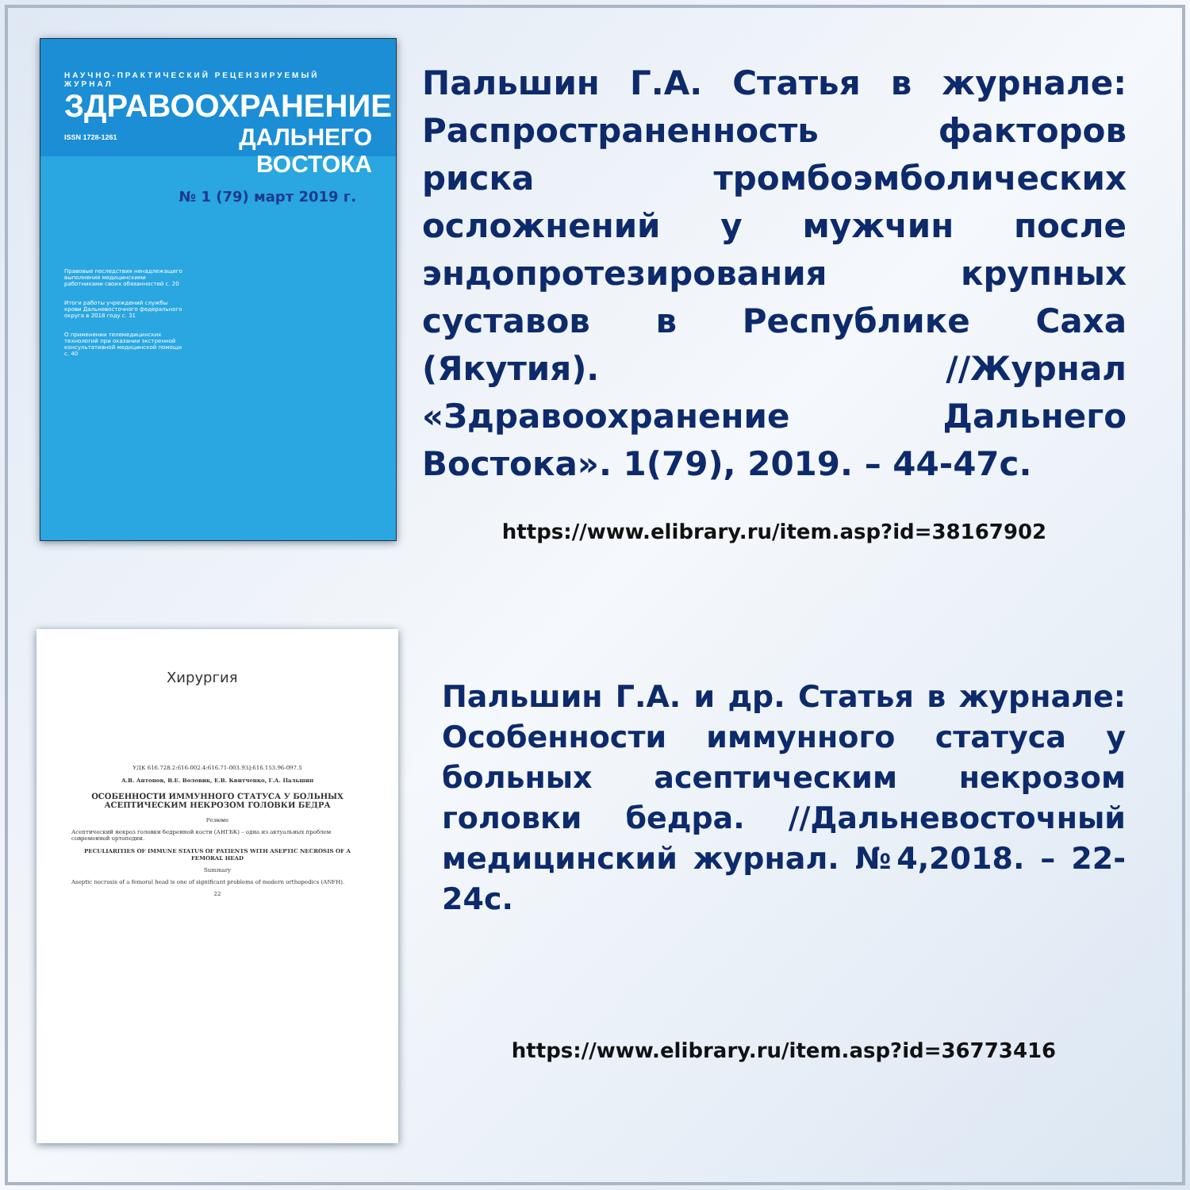НАУЧНО-ПРАКТИЧЕСКИЙ РЕЦЕНЗИРУЕМЫЙ ЖУРНАЛ
ЗДРАВООХРАНЕНИЕ
ISSN 1728-1261 ДАЛЬНЕГО ВОСТОКА
№ 1 (79) март 2019 г.
Правовые последствия ненадлежащего выполнения медицинскими работниками своих обязанностей с. 20
Итоги работы учреждений службы крови Дальневосточного федерального округа в 2018 году с. 31
О применении телемедицинских технологий при оказании экстренной консультативной медицинской помощи с. 40
Пальшин Г.А. Статья в журнале: Распространенность факторов риска тромбоэмболических осложнений у мужчин после эндопротезирования крупных суставов в Республике Саха (Якутия). //Журнал «Здравоохранение Дальнего Востока». 1(79), 2019. – 44-47с.
https://www.elibrary.ru/item.asp?id=38167902
Хирургия
УДК 616.728.2:616-002.4:616.71-003.93]:616.153.96-097.5
А.В. Антонов, В.Е. Воловик, Е.В. Квитченко, Г.А. Пальшин
ОСОБЕННОСТИ ИММУННОГО СТАТУСА У БОЛЬНЫХ АСЕПТИЧЕСКИМ НЕКРОЗОМ ГОЛОВКИ БЕДРА
Резюме
Асептический некроз головки бедренной кости (АНГБК) – одна из актуальных проблем современной ортопедии.
PECULIARITIES OF IMMUNE STATUS OF PATIENTS WITH ASEPTIC NECROSIS OF A FEMORAL HEAD
Summary
Aseptic necrosis of a femoral head is one of significant problems of modern orthopedics (ANFH).
22
Пальшин Г.А. и др. Статья в журнале: Особенности иммунного статуса у больных асептическим некрозом головки бедра. //Дальневосточный медицинский журнал. №4,2018. – 22-24с.
https://www.elibrary.ru/item.asp?id=36773416